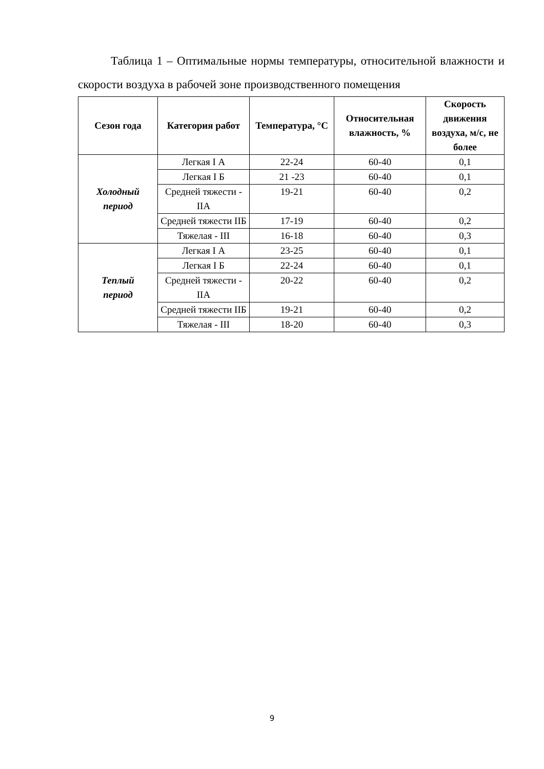Таблица 1 – Оптимальные нормы температуры, относительной влажности и скорости воздуха в рабочей зоне производственного помещения
| Сезон года | Категория работ | Температура, °С | Относительная влажность, % | Скорость движения воздуха, м/с, не более |
| --- | --- | --- | --- | --- |
| Холодный период | Легкая I А | 22-24 | 60-40 | 0,1 |
| | Легкая I Б | 21 -23 | 60-40 | 0,1 |
| | Средней тяжести - IIА | 19-21 | 60-40 | 0,2 |
| | Средней тяжести IIБ | 17-19 | 60-40 | 0,2 |
| | Тяжелая - III | 16-18 | 60-40 | 0,3 |
| Теплый период | Легкая I А | 23-25 | 60-40 | 0,1 |
| | Легкая I Б | 22-24 | 60-40 | 0,1 |
| | Средней тяжести - IIА | 20-22 | 60-40 | 0,2 |
| | Средней тяжести IIБ | 19-21 | 60-40 | 0,2 |
| | Тяжелая - III | 18-20 | 60-40 | 0,3 |
9